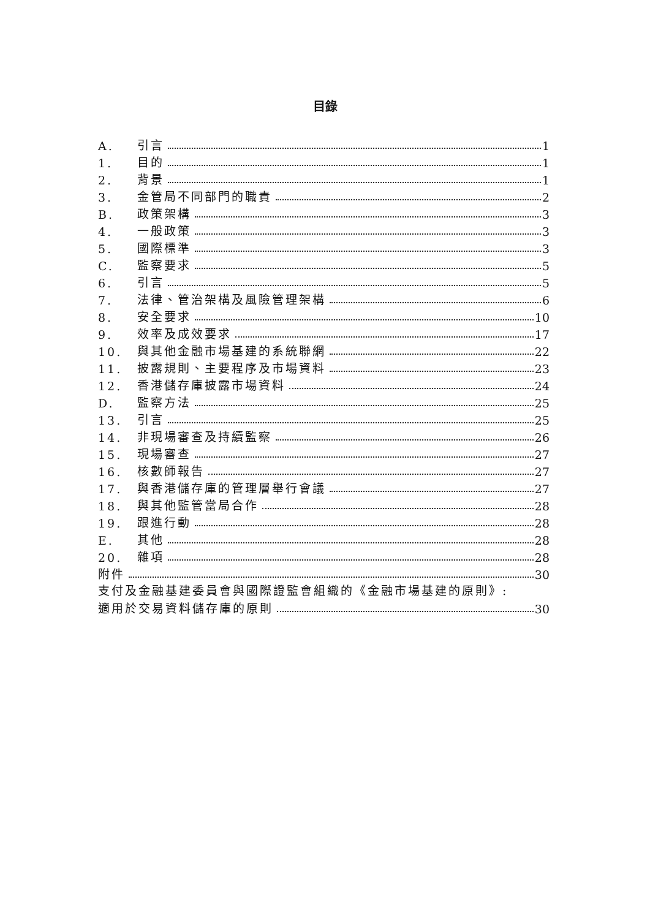目錄
A. 引言 1
1. 目的 1
2. 背景 1
3. 金管局不同部門的職責 2
B. 政策架構 3
4. 一般政策 3
5. 國際標準 3
C. 監察要求 5
6. 引言 5
7. 法律、管治架構及風險管理架構 6
8. 安全要求 10
9. 效率及成效要求 17
10. 與其他金融市場基建的系統聯網 22
11. 披露規則、主要程序及市場資料 23
12. 香港儲存庫披露市場資料 24
D. 監察方法 25
13. 引言 25
14. 非現場審查及持續監察 26
15. 現場審查 27
16. 核數師報告 27
17. 與香港儲存庫的管理層舉行會議 27
18. 與其他監管當局合作 28
19. 跟進行動 28
E. 其他 28
20. 雜項 28
附件 30
支付及金融基建委員會與國際證監會組織的《金融市場基建的原則》:
適用於交易資料儲存庫的原則 30